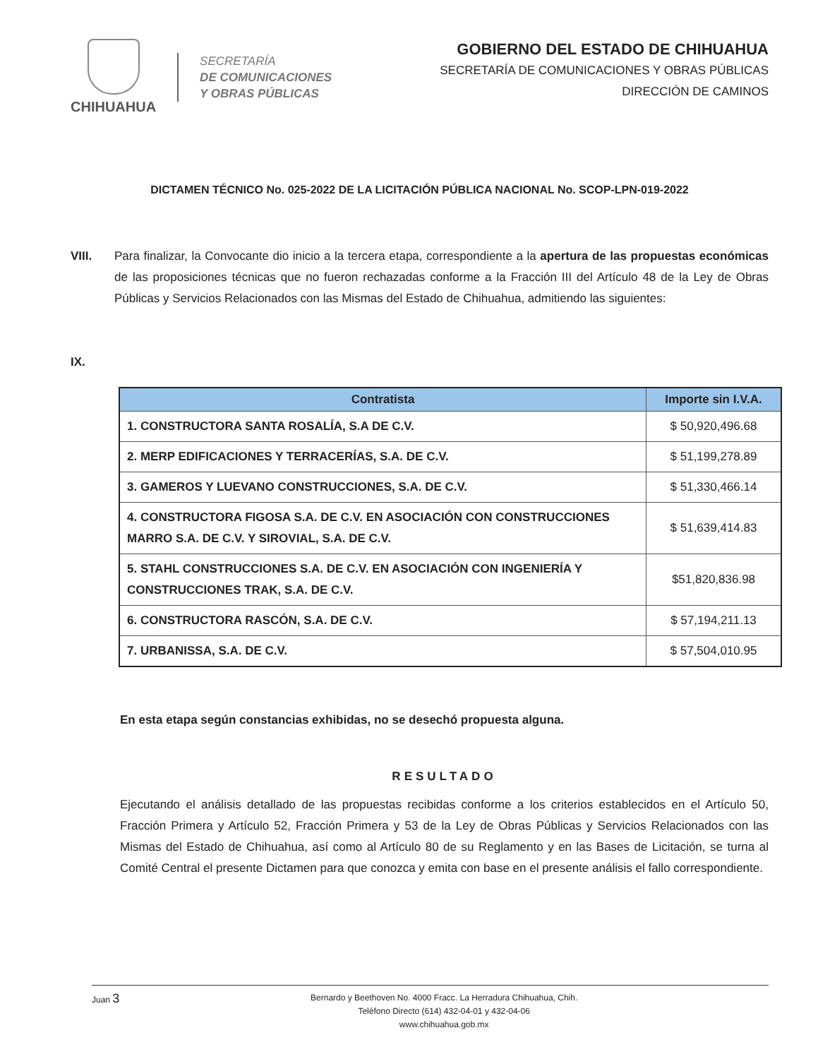CHIHUAHUA
SECRETARÍA
DE COMUNICACIONES
Y OBRAS PÚBLICAS
GOBIERNO DEL ESTADO DE CHIHUAHUA
SECRETARÍA DE COMUNICACIONES Y OBRAS PÚBLICAS
DIRECCIÓN DE CAMINOS
DICTAMEN TÉCNICO No. 025-2022 DE LA LICITACIÓN PÚBLICA NACIONAL No. SCOP-LPN-019-2022
VIII. Para finalizar, la Convocante dio inicio a la tercera etapa, correspondiente a la apertura de las propuestas económicas de las proposiciones técnicas que no fueron rechazadas conforme a la Fracción III del Artículo 48 de la Ley de Obras Públicas y Servicios Relacionados con las Mismas del Estado de Chihuahua, admitiendo las siguientes:
IX.
| Contratista | Importe sin I.V.A. |
| --- | --- |
| 1. CONSTRUCTORA SANTA ROSALÍA, S.A DE C.V. | $ 50,920,496.68 |
| 2. MERP EDIFICACIONES Y TERRACERÍAS, S.A. DE C.V. | $ 51,199,278.89 |
| 3. GAMEROS Y LUEVANO CONSTRUCCIONES, S.A. DE C.V. | $ 51,330,466.14 |
| 4. CONSTRUCTORA FIGOSA S.A. DE C.V. EN ASOCIACIÓN CON CONSTRUCCIONES MARRO S.A. DE C.V. Y SIROVIAL, S.A. DE C.V. | $ 51,639,414.83 |
| 5. STAHL CONSTRUCCIONES S.A. DE C.V. EN ASOCIACIÓN CON INGENIERÍA Y CONSTRUCCIONES TRAK, S.A. DE C.V. | $51,820,836.98 |
| 6. CONSTRUCTORA RASCÓN, S.A. DE C.V. | $ 57,194,211.13 |
| 7. URBANISSA, S.A. DE C.V. | $ 57,504,010.95 |
En esta etapa según constancias exhibidas, no se desechó propuesta alguna.
RESULTADO
Ejecutando el análisis detallado de las propuestas recibidas conforme a los criterios establecidos en el Artículo 50, Fracción Primera y Artículo 52, Fracción Primera y 53 de la Ley de Obras Públicas y Servicios Relacionados con las Mismas del Estado de Chihuahua, así como al Artículo 80 de su Reglamento y en las Bases de Licitación, se turna al Comité Central el presente Dictamen para que conozca y emita con base en el presente análisis el fallo correspondiente.
Juan 3
Bernardo y Beethoven No. 4000 Fracc. La Herradura Chihuahua, Chih.
Teléfono Directo (614) 432-04-01 y 432-04-06
www.chihuahua.gob.mx